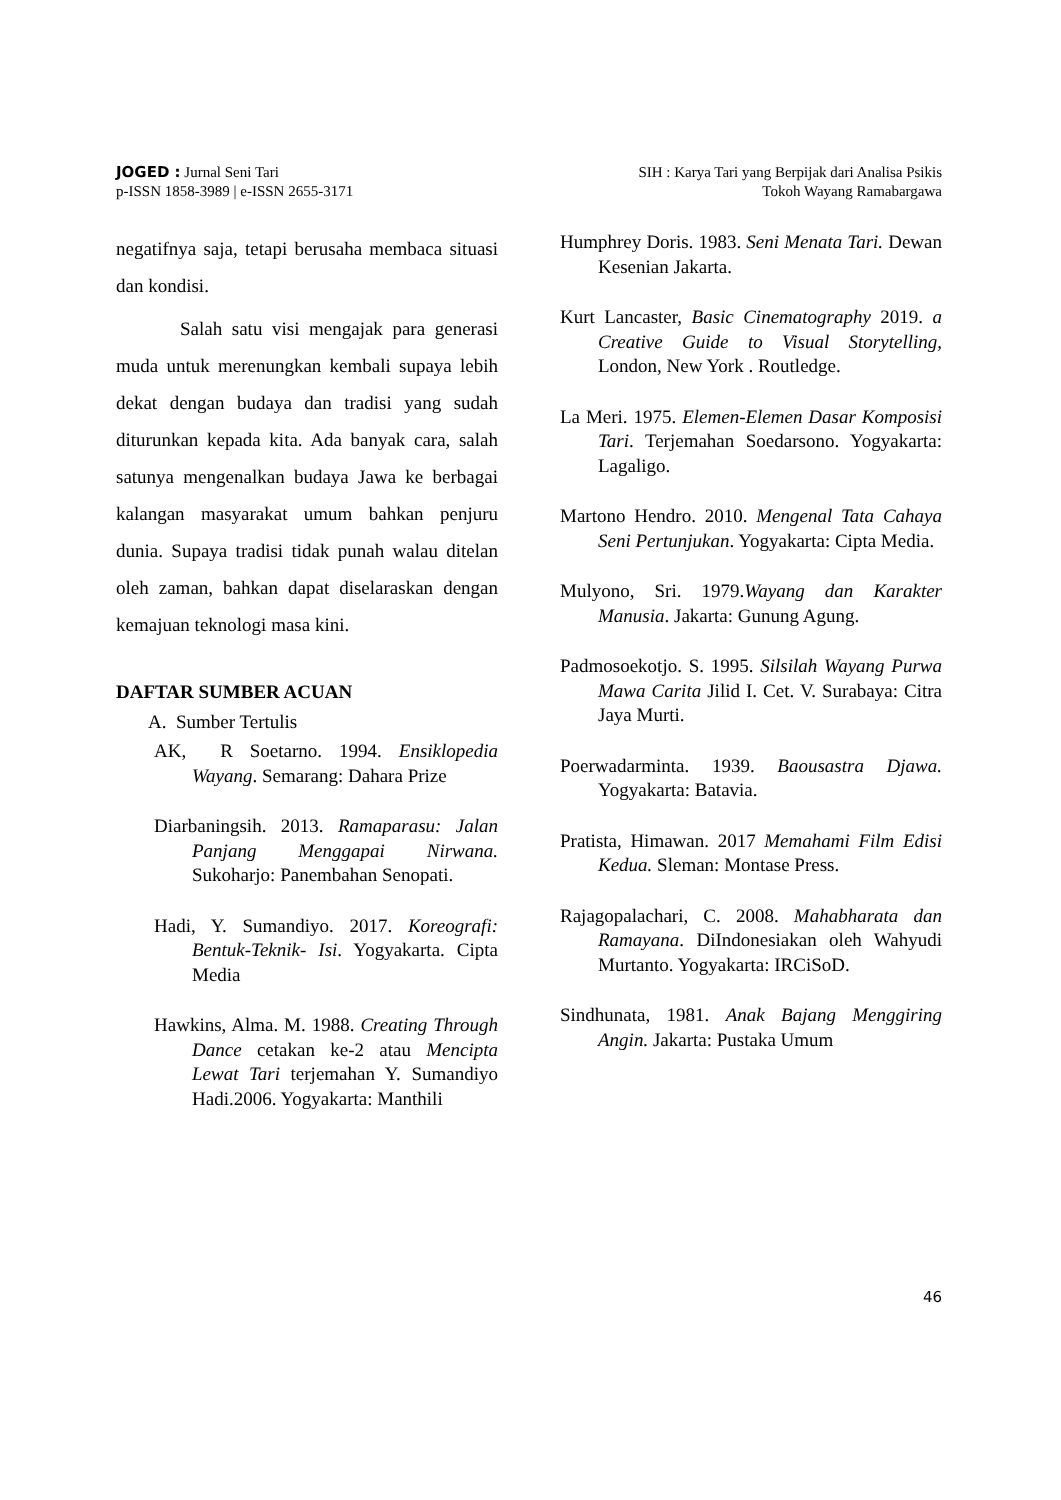JOGED : Jurnal Seni Tari
p-ISSN 1858-3989 | e-ISSN 2655-3171
SIH : Karya Tari yang Berpijak dari Analisa Psikis
Tokoh Wayang Ramabargawa
negatifnya saja, tetapi berusaha membaca situasi dan kondisi.
Salah satu visi mengajak para generasi muda untuk merenungkan kembali supaya lebih dekat dengan budaya dan tradisi yang sudah diturunkan kepada kita. Ada banyak cara, salah satunya mengenalkan budaya Jawa ke berbagai kalangan masyarakat umum bahkan penjuru dunia. Supaya tradisi tidak punah walau ditelan oleh zaman, bahkan dapat diselaraskan dengan kemajuan teknologi masa kini.
DAFTAR SUMBER ACUAN
A. Sumber Tertulis
AK, R Soetarno. 1994. Ensiklopedia Wayang. Semarang: Dahara Prize
Diarbaningsih. 2013. Ramaparasu: Jalan Panjang Menggapai Nirwana. Sukoharjo: Panembahan Senopati.
Hadi, Y. Sumandiyo. 2017. Koreografi: Bentuk-Teknik- Isi. Yogyakarta. Cipta Media
Hawkins, Alma. M. 1988. Creating Through Dance cetakan ke-2 atau Mencipta Lewat Tari terjemahan Y. Sumandiyo Hadi.2006. Yogyakarta: Manthili
Humphrey Doris. 1983. Seni Menata Tari. Dewan Kesenian Jakarta.
Kurt Lancaster, Basic Cinematography 2019. a Creative Guide to Visual Storytelling, London, New York . Routledge.
La Meri. 1975. Elemen-Elemen Dasar Komposisi Tari. Terjemahan Soedarsono. Yogyakarta: Lagaligo.
Martono Hendro. 2010. Mengenal Tata Cahaya Seni Pertunjukan. Yogyakarta: Cipta Media.
Mulyono, Sri. 1979.Wayang dan Karakter Manusia. Jakarta: Gunung Agung.
Padmosoekotjo. S. 1995. Silsilah Wayang Purwa Mawa Carita Jilid I. Cet. V. Surabaya: Citra Jaya Murti.
Poerwadarminta. 1939. Baousastra Djawa. Yogyakarta: Batavia.
Pratista, Himawan. 2017 Memahami Film Edisi Kedua. Sleman: Montase Press.
Rajagopalachari, C. 2008. Mahabharata dan Ramayana. DiIndonesiakan oleh Wahyudi Murtanto. Yogyakarta: IRCiSoD.
Sindhunata, 1981. Anak Bajang Menggiring Angin. Jakarta: Pustaka Umum
46